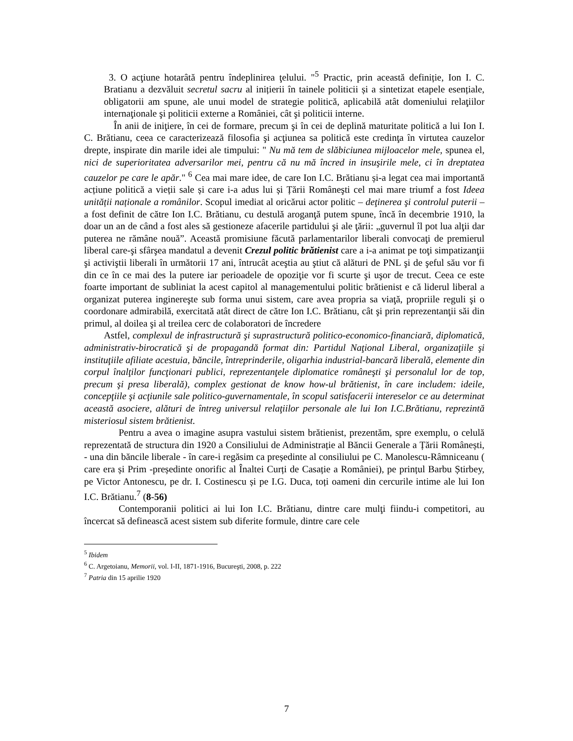3. O acţiune hotarâtă pentru îndeplinirea ţelului. "<sup>5</sup> Practic, prin această definiție, Ion I. C. Bratianu a dezvăluit secretul sacru al inițierii în tainele politicii și a sintetizat etapele esențiale, obligatorii am spune, ale unui model de strategie politică, aplicabilă atât domeniului relaţiilor internaţionale şi politicii externe a României, cât şi politicii interne.
În anii de iniţiere, în cei de formare, precum şi în cei de deplină maturitate politică a lui Ion I. C. Brătianu, ceea ce caracterizează filosofia şi acţiunea sa politică este credinţa în virtutea cauzelor drepte, inspirate din marile idei ale timpului: " Nu mă tem de slăbiciunea mijloacelor mele, spunea el, nici de superioritatea adversarilor mei, pentru că nu mă încred in insuşirile mele, ci în dreptatea cauzelor pe care le apăr." <sup>6</sup> Cea mai mare idee, de care Ion I.C. Brătianu și-a legat cea mai importantă acțiune politică a vieții sale și care i-a adus lui și Țării Româneşti cel mai mare triumf a fost Ideea unității naționale a românilor. Scopul imediat al oricărui actor politic – deţinerea şi controlul puterii – a fost definit de către Ion I.C. Brătianu, cu destulă aroganţă putem spune, încă în decembrie 1910, la doar un an de când a fost ales să gestioneze afacerile partidului şi ale ţării: „guvernul îl pot lua alţii dar puterea ne rămâne nouă”. Această promisiune făcută parlamentarilor liberali convocaţi de premierul liberal care-şi sfârşea mandatul a devenit Crezul politic brătienist care a i-a animat pe toţi simpatizanţii şi activiştii liberali în următorii 17 ani, întrucât aceştia au ştiut că alături de PNL şi de şeful său vor fi din ce în ce mai des la putere iar perioadele de opoziţie vor fi scurte şi uşor de trecut. Ceea ce este foarte important de subliniat la acest capitol al managementului politic brătienist e că liderul liberal a organizat puterea inginereşte sub forma unui sistem, care avea propria sa viaţă, propriile reguli şi o coordonare admirabilă, exercitată atât direct de către Ion I.C. Brătianu, cât şi prin reprezentanţii săi din primul, al doilea şi al treilea cerc de colaboratori de încredere
Astfel, complexul de infrastructură şi suprastructură politico-economico-financiară, diplomatică, administrativ-birocratică şi de propagandă format din: Partidul Naţional Liberal, organizaţiile şi instituţiile afiliate acestuia, băncile, întreprinderile, oligarhia industrial-bancară liberală, elemente din corpul înalţilor funcţionari publici, reprezentanţele diplomatice româneşti şi personalul lor de top, precum şi presa liberală), complex gestionat de know how-ul brătienist, în care includem: ideile, concepţiile şi acţiunile sale politico-guvernamentale, în scopul satisfacerii intereselor ce au determinat această asociere, alături de întreg universul relaţiilor personale ale lui Ion I.C.Brătianu, reprezintă misteriosul sistem brătienist.
Pentru a avea o imagine asupra vastului sistem brătienist, prezentăm, spre exemplu, o celulă reprezentată de structura din 1920 a Consiliului de Administrație al Băncii Generale a Țării Românești, - una din băncile liberale - în care-i regăsim ca președinte al consiliului pe C. Manolescu-Râmniceanu ( care era și Prim -președinte onorific al Înaltei Curți de Casație a României), pe prințul Barbu Știrbey, pe Victor Antonescu, pe dr. I. Costinescu și pe I.G. Duca, toți oameni din cercurile intime ale lui Ion I.C. Brătianu.<sup>7</sup> (8-56)
Contemporanii politici ai lui Ion I.C. Brătianu, dintre care mulţi fiindu-i competitori, au încercat să definească acest sistem sub diferite formule, dintre care cele
<sup>5</sup> Ibidem
<sup>6</sup> C. Argetoianu, Memorii, vol. I-II, 1871-1916, Bucureşti, 2008, p. 222
<sup>7</sup> Patria din 15 aprilie 1920
7